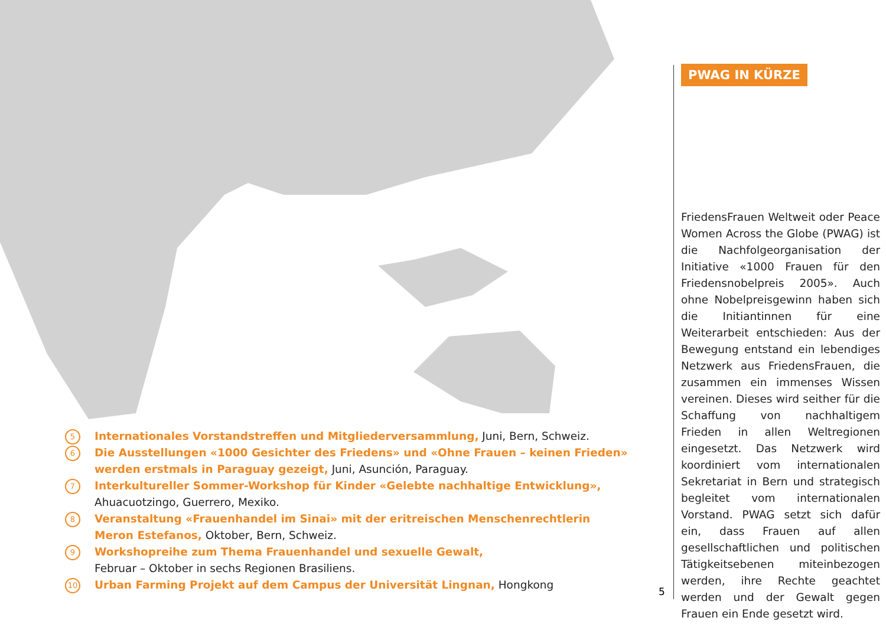5
Internationales Vorstandstreffen und Mitgliederversammlung, Juni, Bern, Schweiz.
6
Die Ausstellungen «1000 Gesichter des Friedens» und «Ohne Frauen – keinen Frieden» werden erstmals in Paraguay gezeigt, Juni, Asunción, Paraguay.
7
Interkultureller Sommer-Workshop für Kinder «Gelebte nachhaltige Entwicklung»,
Ahuacuotzingo, Guerrero, Mexiko.
8
Veranstaltung «Frauenhandel im Sinai» mit der eritreischen Menschenrechtlerin
Meron Estefanos, Oktober, Bern, Schweiz.
9
Workshopreihe zum Thema Frauenhandel und sexuelle Gewalt,
Februar – Oktober in sechs Regionen Brasiliens.
10
Urban Farming Projekt auf dem Campus der Universität Lingnan, Hongkong
5
PWAG IN KÜRZE
FriedensFrauen Weltweit oder Peace Women Across the Globe (PWAG) ist die Nachfolgeorganisation der Initiative «1000 Frauen für den Friedensnobelpreis 2005». Auch ohne Nobelpreisgewinn haben sich die Initiantinnen für eine Weiterarbeit entschieden: Aus der Bewegung entstand ein lebendiges Netzwerk aus FriedensFrauen, die zusammen ein immenses Wissen vereinen. Dieses wird seither für die Schaffung von nachhaltigem Frieden in allen Weltregionen eingesetzt. Das Netzwerk wird koordiniert vom internationalen Sekretariat in Bern und strategisch begleitet vom internationalen Vorstand. PWAG setzt sich dafür ein, dass Frauen auf allen gesellschaftlichen und politischen Tätigkeitsebenen miteinbezogen werden, ihre Rechte geachtet werden und der Gewalt gegen Frauen ein Ende gesetzt wird.